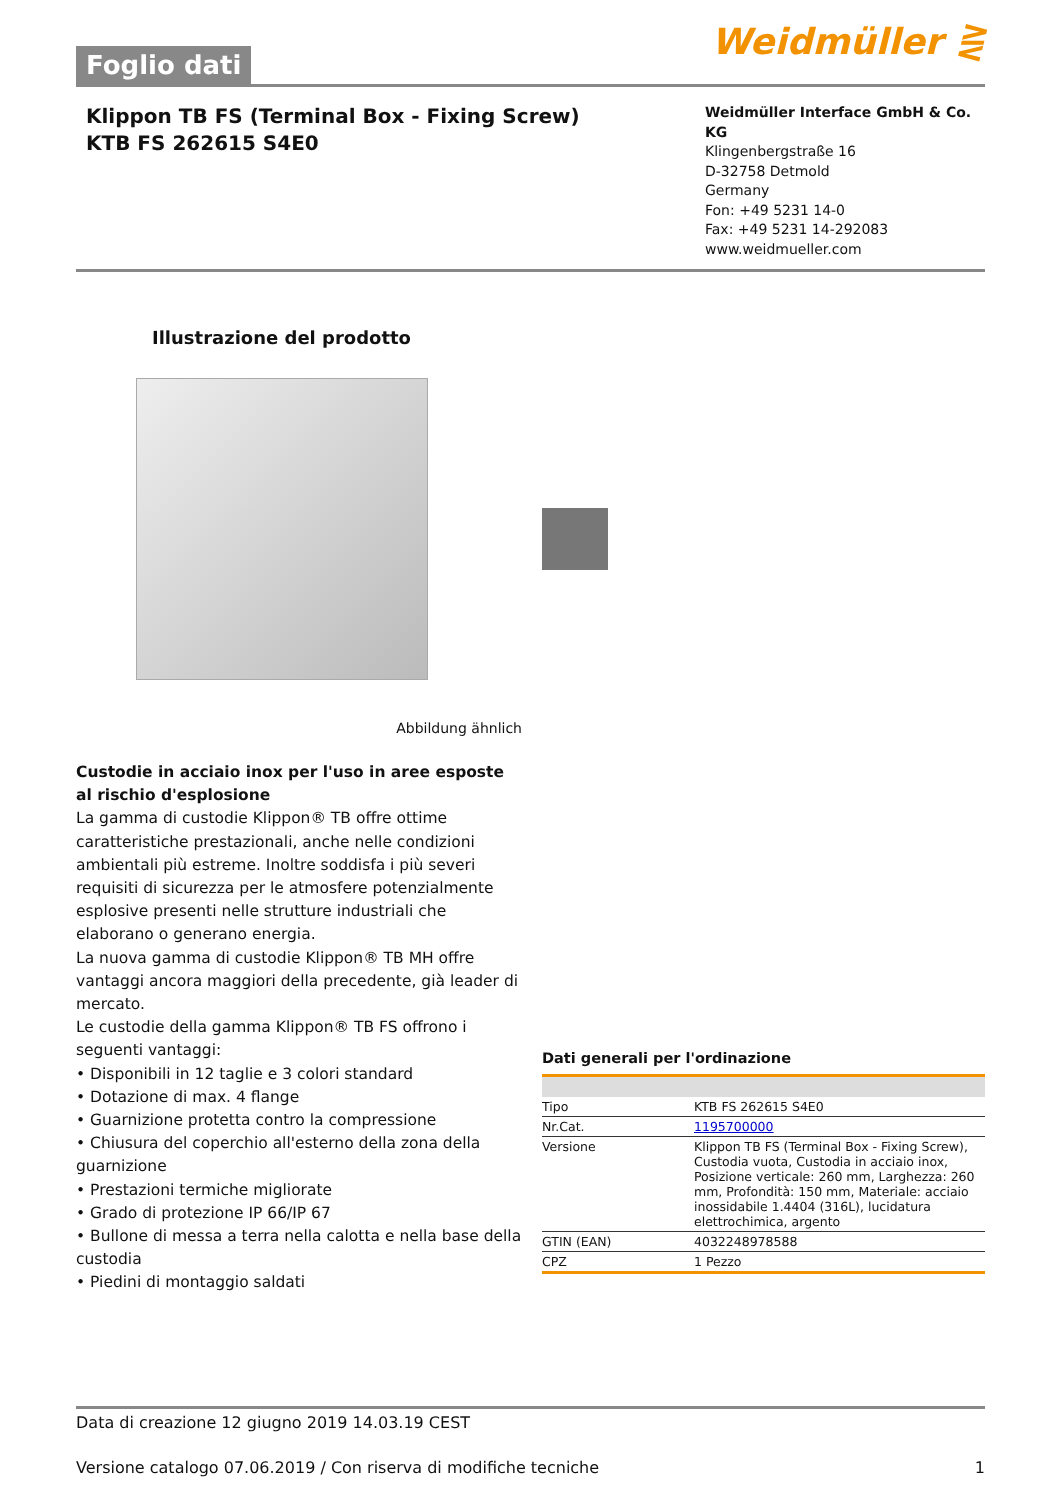Foglio dati
Weidmüller ⋛
Klippon TB FS (Terminal Box - Fixing Screw)
KTB FS 262615 S4E0
Weidmüller Interface GmbH & Co. KG
Klingenbergstraße 16
D-32758 Detmold
Germany
Fon: +49 5231 14-0
Fax: +49 5231 14-292083
www.weidmueller.com
Illustrazione del prodotto
Abbildung ähnlich
Custodie in acciaio inox per l'uso in aree esposte al rischio d'esplosione
La gamma di custodie Klippon® TB offre ottime caratteristiche prestazionali, anche nelle condizioni ambientali più estreme. Inoltre soddisfa i più severi requisiti di sicurezza per le atmosfere potenzialmente esplosive presenti nelle strutture industriali che elaborano o generano energia.
La nuova gamma di custodie Klippon® TB MH offre vantaggi ancora maggiori della precedente, già leader di mercato.
Le custodie della gamma Klippon® TB FS offrono i seguenti vantaggi:
• Disponibili in 12 taglie e 3 colori standard
• Dotazione di max. 4 flange
• Guarnizione protetta contro la compressione
• Chiusura del coperchio all'esterno della zona della guarnizione
• Prestazioni termiche migliorate
• Grado di protezione IP 66/IP 67
• Bullone di messa a terra nella calotta e nella base della custodia
• Piedini di montaggio saldati
Dati generali per l'ordinazione
| Tipo | KTB FS 262615 S4E0 |
| Nr.Cat. | 1195700000 |
| Versione | Klippon TB FS (Terminal Box - Fixing Screw), Custodia vuota, Custodia in acciaio inox, Posizione verticale: 260 mm, Larghezza: 260 mm, Profondità: 150 mm, Materiale: acciaio inossidabile 1.4404 (316L), lucidatura elettrochimica, argento |
| GTIN (EAN) | 4032248978588 |
| CPZ | 1 Pezzo |
Data di creazione 12 giugno 2019 14.03.19 CEST
Versione catalogo 07.06.2019 / Con riserva di modifiche tecniche 1